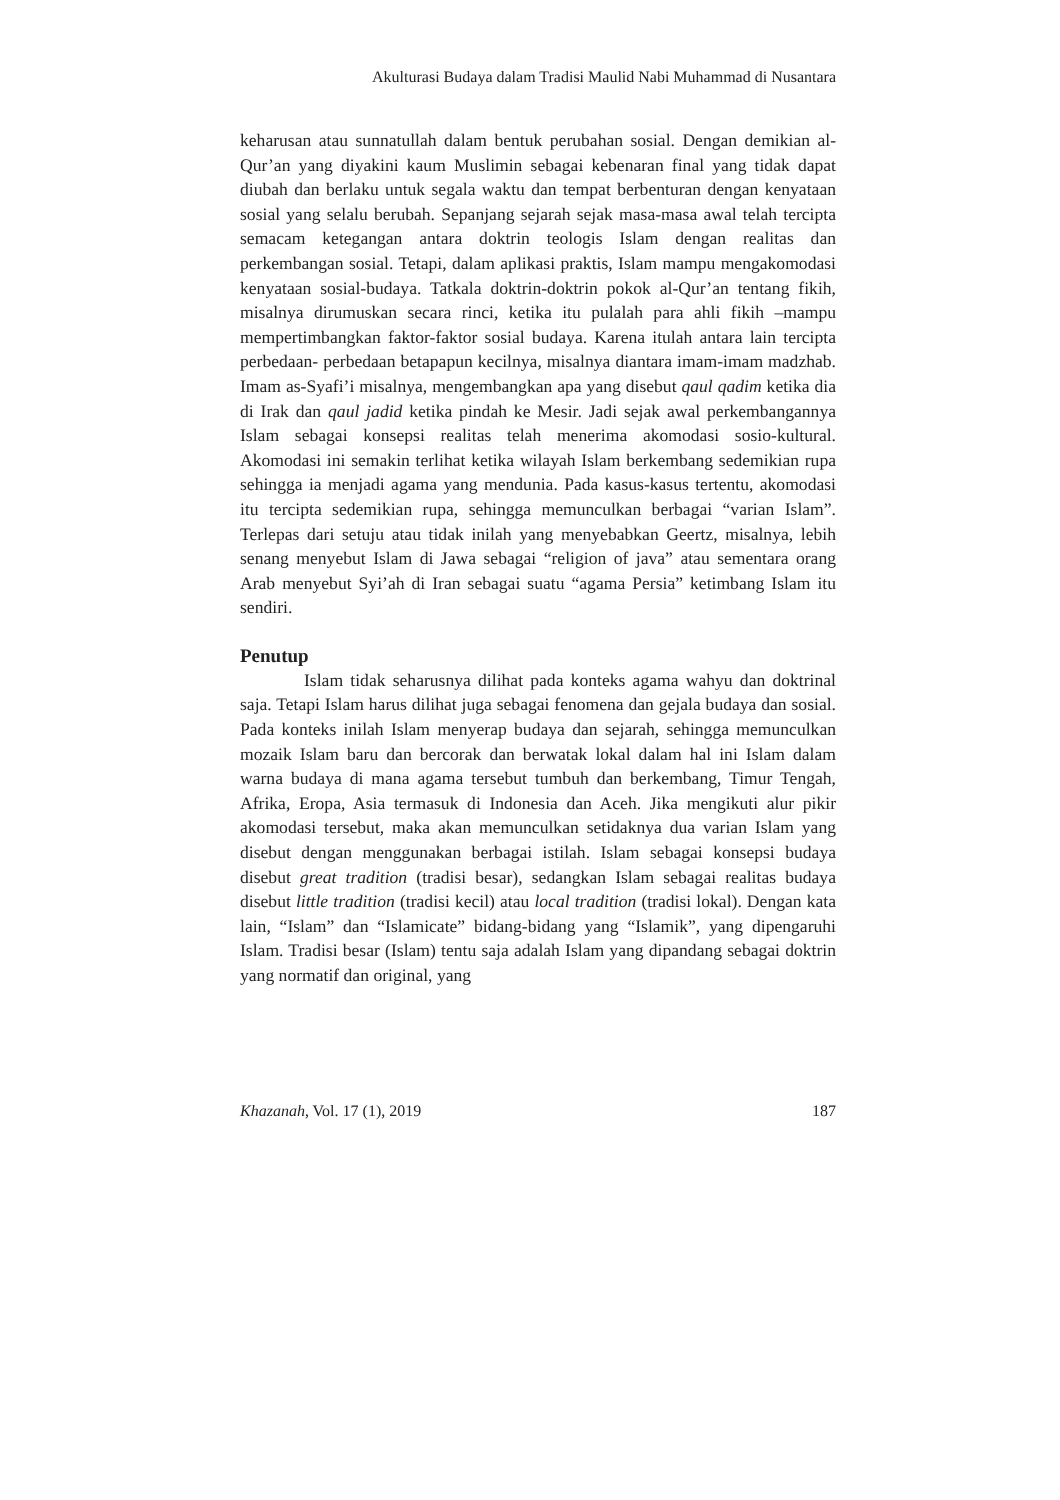Akulturasi Budaya dalam Tradisi Maulid Nabi Muhammad di Nusantara
keharusan atau sunnatullah dalam bentuk perubahan sosial. Dengan demikian al-Qur’an yang diyakini kaum Muslimin sebagai kebenaran final yang tidak dapat diubah dan berlaku untuk segala waktu dan tempat berbenturan dengan kenyataan sosial yang selalu berubah. Sepanjang sejarah sejak masa-masa awal telah tercipta semacam ketegangan antara doktrin teologis Islam dengan realitas dan perkembangan sosial. Tetapi, dalam aplikasi praktis, Islam mampu mengakomodasi kenyataan sosial-budaya. Tatkala doktrin-doktrin pokok al-Qur’an tentang fikih, misalnya dirumuskan secara rinci, ketika itu pulalah para ahli fikih –mampu mempertimbangkan faktor-faktor sosial budaya. Karena itulah antara lain tercipta perbedaan- perbedaan betapapun kecilnya, misalnya diantara imam-imam madzhab. Imam as-Syafi’i misalnya, mengembangkan apa yang disebut qaul qadim ketika dia di Irak dan qaul jadid ketika pindah ke Mesir. Jadi sejak awal perkembangannya Islam sebagai konsepsi realitas telah menerima akomodasi sosio-kultural. Akomodasi ini semakin terlihat ketika wilayah Islam berkembang sedemikian rupa sehingga ia menjadi agama yang mendunia. Pada kasus-kasus tertentu, akomodasi itu tercipta sedemikian rupa, sehingga memunculkan berbagai “varian Islam”. Terlepas dari setuju atau tidak inilah yang menyebabkan Geertz, misalnya, lebih senang menyebut Islam di Jawa sebagai “religion of java” atau sementara orang Arab menyebut Syi’ah di Iran sebagai suatu “agama Persia” ketimbang Islam itu sendiri.
Penutup
Islam tidak seharusnya dilihat pada konteks agama wahyu dan doktrinal saja. Tetapi Islam harus dilihat juga sebagai fenomena dan gejala budaya dan sosial. Pada konteks inilah Islam menyerap budaya dan sejarah, sehingga memunculkan mozaik Islam baru dan bercorak dan berwatak lokal dalam hal ini Islam dalam warna budaya di mana agama tersebut tumbuh dan berkembang, Timur Tengah, Afrika, Eropa, Asia termasuk di Indonesia dan Aceh. Jika mengikuti alur pikir akomodasi tersebut, maka akan memunculkan setidaknya dua varian Islam yang disebut dengan menggunakan berbagai istilah. Islam sebagai konsepsi budaya disebut great tradition (tradisi besar), sedangkan Islam sebagai realitas budaya disebut little tradition (tradisi kecil) atau local tradition (tradisi lokal). Dengan kata lain, “Islam” dan “Islamicate” bidang-bidang yang “Islamik”, yang dipengaruhi Islam. Tradisi besar (Islam) tentu saja adalah Islam yang dipandang sebagai doktrin yang normatif dan original, yang
Khazanah, Vol. 17 (1), 2019 187